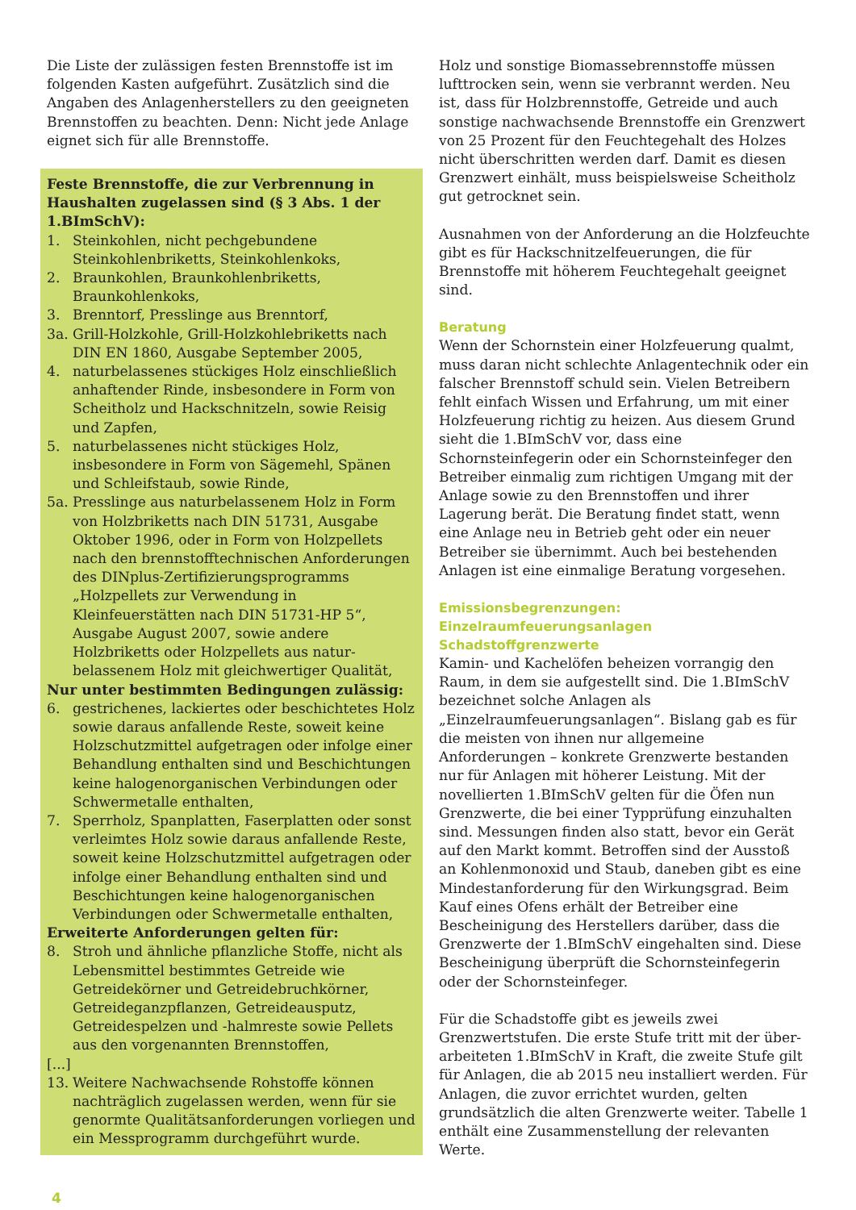Die Liste der zulässigen festen Brennstoffe ist im folgenden Kasten aufgeführt. Zusätzlich sind die Angaben des Anlagenherstellers zu den geeigneten Brennstoffen zu beachten. Denn: Nicht jede Anlage eignet sich für alle Brennstoffe.
Feste Brennstoffe, die zur Verbrennung in Haushalten zugelassen sind (§ 3 Abs. 1 der 1.BImSchV):
1. Steinkohlen, nicht pechgebundene Steinkohlenbriketts, Steinkohlenkoks,
2. Braunkohlen, Braunkohlenbriketts, Braunkohlenkoks,
3. Brenntorf, Presslinge aus Brenntorf,
3a. Grill-Holzkohle, Grill-Holzkohlebriketts nach DIN EN 1860, Ausgabe September 2005,
4. naturbelassenes stückiges Holz einschließlich anhaftender Rinde, insbesondere in Form von Scheitholz und Hackschnitzeln, sowie Reisig und Zapfen,
5. naturbelassenes nicht stückiges Holz, insbesondere in Form von Sägemehl, Spänen und Schleifstaub, sowie Rinde,
5a. Presslinge aus naturbelassenem Holz in Form von Holzbriketts nach DIN 51731, Ausgabe Oktober 1996, oder in Form von Holzpellets nach den brennstofftech­nischen Anforderungen des DINplus-Zertifizierungsprogramms „Holzpellets zur Verwendung in Kleinfeuerstätten nach DIN 51731-HP 5“, Ausgabe August 2007, sowie andere Holzbriketts oder Holzpellets aus natur­belassenem Holz mit gleichwertiger Qualität,
Nur unter bestimmten Bedingungen zulässig:
6. gestrichenes, lackiertes oder beschichtetes Holz sowie daraus anfallende Reste, soweit keine Holzschutzmittel aufgetragen oder infolge einer Behandlung enthalten sind und Beschichtungen keine halogenorganischen Verbindungen oder Schwermetalle enthalten,
7. Sperrholz, Spanplatten, Faserplatten oder sonst verleimtes Holz sowie daraus anfallende Reste, soweit keine Holzschutzmittel aufgetragen oder infolge einer Behandlung enthalten sind und Beschichtungen keine halogenorganischen Verbindungen oder Schwermetalle enthalten,
Erweiterte Anforderungen gelten für:
8. Stroh und ähnliche pflanzliche Stoffe, nicht als Lebensmittel bestimmtes Getreide wie Getreidekörner und Getreidebruchkörner, Getreideganzpflanzen, Getreideausputz, Getreidespelzen und -halmreste sowie Pellets aus den vorgenannten Brennstoffen,
[...]
13. Weitere Nachwachsende Rohstoffe können nachträglich zugelassen werden, wenn für sie genormte Qualitätsanforderungen vorliegen und ein Messprogramm durchgeführt wurde.
Holz und sonstige Biomassebrennstoffe müssen lufttrocken sein, wenn sie verbrannt werden. Neu ist, dass für Holzbrennstoffe, Getreide und auch sonstige nachwachsende Brennstoffe ein Grenzwert von 25 Prozent für den Feuchtegehalt des Holzes nicht überschritten werden darf. Damit es diesen Grenzwert einhält, muss beispielsweise Scheitholz gut getrocknet sein.
Ausnahmen von der Anforderung an die Holzfeuchte gibt es für Hackschnitzelfeuerungen, die für Brennstoffe mit höherem Feuchtegehalt geeignet sind.
Beratung
Wenn der Schornstein einer Holzfeuerung qualmt, muss daran nicht schlechte Anlagentechnik oder ein falscher Brennstoff schuld sein. Vielen Betreibern fehlt einfach Wissen und Erfahrung, um mit einer Holzfeuerung richtig zu heizen. Aus diesem Grund sieht die 1.BImSchV vor, dass eine Schornsteinfegerin oder ein Schornsteinfeger den Betreiber einmalig zum richtigen Umgang mit der Anlage sowie zu den Brennstoffen und ihrer Lagerung berät. Die Beratung findet statt, wenn eine Anlage neu in Betrieb geht oder ein neuer Betreiber sie übernimmt. Auch bei bestehenden Anlagen ist eine einmalige Beratung vorgesehen.
Emissionsbegrenzungen: Einzelraumfeuerungsanlagen
Schadstoffgrenzwerte
Kamin- und Kachelöfen beheizen vorrangig den Raum, in dem sie aufgestellt sind. Die 1.BImSchV bezeichnet solche Anlagen als „Einzelraumfeuerungsanlagen“. Bislang gab es für die meisten von ihnen nur allgemeine Anforderungen – konkrete Grenzwerte bestanden nur für Anlagen mit höherer Leistung. Mit der novellierten 1.BImSchV gelten für die Öfen nun Grenzwerte, die bei einer Typprüfung einzuhalten sind. Messungen finden also statt, bevor ein Gerät auf den Markt kommt. Betroffen sind der Ausstoß an Kohlenmonoxid und Staub, daneben gibt es eine Mindestanforderung für den Wirkungsgrad. Beim Kauf eines Ofens erhält der Betreiber eine Bescheinigung des Herstellers darüber, dass die Grenzwerte der 1.BImSchV eingehalten sind. Diese Bescheinigung überprüft die Schornsteinfegerin oder der Schornsteinfeger.
Für die Schadstoffe gibt es jeweils zwei Grenzwertstufen. Die erste Stufe tritt mit der über­arbeiteten 1.BImSchV in Kraft, die zweite Stufe gilt für Anlagen, die ab 2015 neu installiert werden. Für Anlagen, die zuvor errichtet wurden, gelten grundsätzlich die alten Grenzwerte weiter. Tabelle 1 enthält eine Zusammenstellung der relevanten Werte.
4